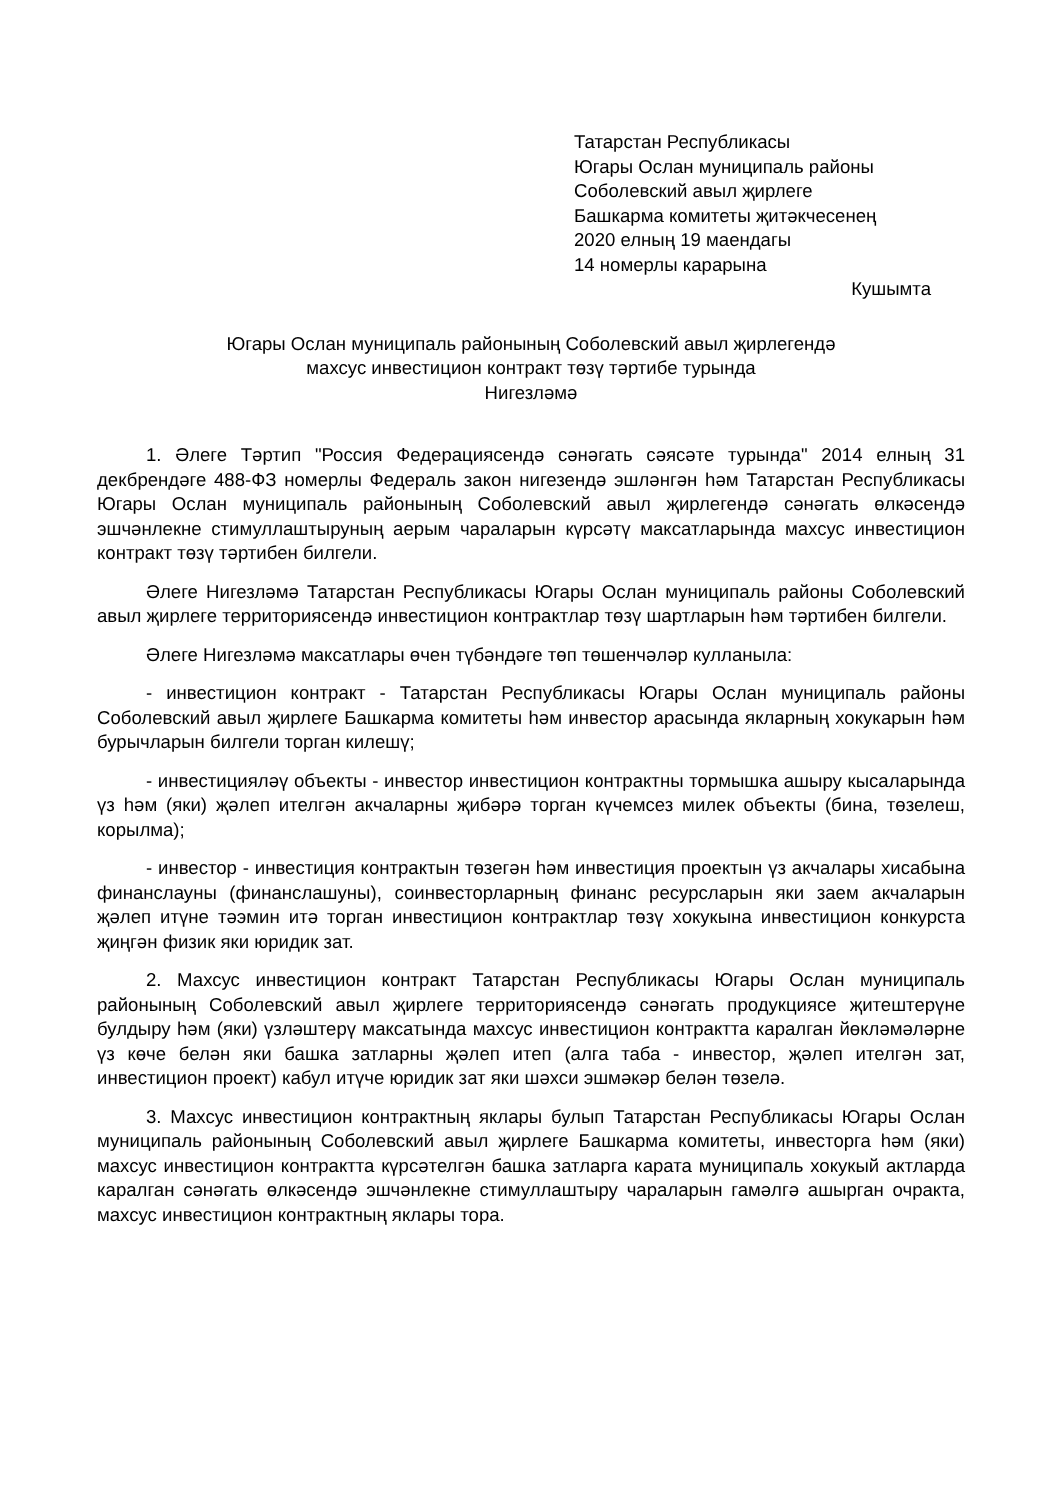Татарстан Республикасы
Югары Ослан муниципаль районы
Соболевский авыл җирлеге
Башкарма комитеты җитәкчесенең
2020 елның 19 маендагы
14 номерлы карарына
Кушымта
Югары Ослан муниципаль районының Соболевский авыл җирлегендә
махсус инвестицион контракт төзү тәртибе турында
Нигезләмә
1. Әлеге Тәртип "Россия Федерациясендә сәнәгать сәясәте турында" 2014 елның 31 декбрендәге 488-ФЗ номерлы Федераль закон нигезендә эшләнгән һәм Татарстан Республикасы Югары Ослан муниципаль районының Соболевский авыл җирлегендә сәнәгать өлкәсендә эшчәнлекне стимуллаштыруның аерым чараларын күрсәтү максатларында махсус инвестицион контракт төзү тәртибен билгели.
Әлеге Нигезләмә Татарстан Республикасы Югары Ослан муниципаль районы Соболевский авыл җирлеге территориясендә инвестицион контрактлар төзү шартларын һәм тәртибен билгели.
Әлеге Нигезләмә максатлары өчен түбәндәге төп төшенчәләр кулланыла:
- инвестицион контракт - Татарстан Республикасы Югары Ослан муниципаль районы Соболевский авыл җирлеге Башкарма комитеты һәм инвестор арасында якларның хокукарын һәм бурычларын билгели торган килешү;
- инвестицияләү объекты - инвестор инвестицион контрактны тормышка ашыру кысаларында үз һәм (яки) җәлеп ителгән акчаларны җибәрә торган күчемсез милек объекты (бина, төзелеш, корылма);
- инвестор - инвестиция контрактын төзегән һәм инвестиция проектын үз акчалары хисабына финанслауны (финанслашуны), соинвесторларның финанс ресурсларын яки заем акчаларын җәлеп итүне тәэмин итә торган инвестицион контрактлар төзү хокукына инвестицион конкурста җиңгән физик яки юридик зат.
2. Махсус инвестицион контракт Татарстан Республикасы Югары Ослан муниципаль районының Соболевский авыл җирлеге территориясендә сәнәгать продукциясе җитештерүне булдыру һәм (яки) үзләштерү максатында махсус инвестицион контрактта каралган йөкләмәләрне үз көче белән яки башка затларны җәлеп итеп (алга таба - инвестор, җәлеп ителгән зат, инвестицион проект) кабул итүче юридик зат яки шәхси эшмәкәр белән төзелә.
3. Махсус инвестицион контрактның яклары булып Татарстан Республикасы Югары Ослан муниципаль районының Соболевский авыл җирлеге Башкарма комитеты, инвесторга һәм (яки) махсус инвестицион контрактта күрсәтелгән башка затларга карата муниципаль хокукый актларда каралган сәнәгать өлкәсендә эшчәнлекне стимуллаштыру чараларын гамәлгә ашырган очракта, махсус инвестицион контрактның яклары тора.